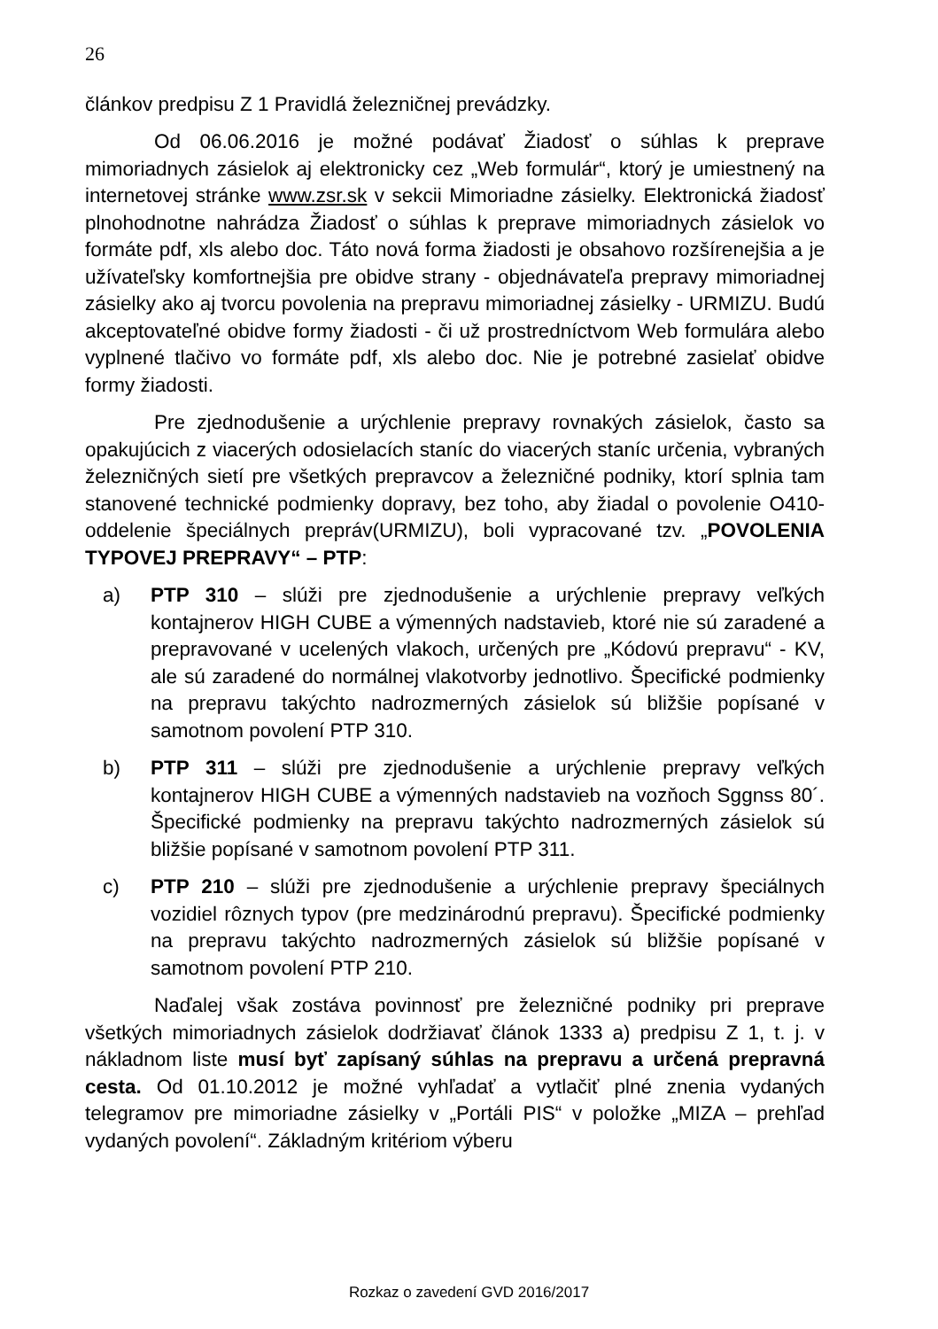26
článkov predpisu Z 1 Pravidlá železničnej prevádzky.
Od 06.06.2016 je možné podávať Žiadosť o súhlas k preprave mimoriadnych zásielok aj elektronicky cez „Web formulár“, ktorý je umiestnený na internetovej stránke www.zsr.sk v sekcii Mimoriadne zásielky. Elektronická žiadosť plnohodnotne nahrádza Žiadosť o súhlas k preprave mimoriadnych zásielok vo formáte pdf, xls alebo doc. Táto nová forma žiadosti je obsahovo rozšírenejšia a je užívateľsky komfortnejšia pre obidve strany - objednávateľa prepravy mimoriadnej zásielky ako aj tvorcu povolenia na prepravu mimoriadnej zásielky - URMIZU. Budú akceptovateľné obidve formy žiadosti - či už prostredníctvom Web formulára alebo vyplnené tlačivo vo formáte pdf, xls alebo doc. Nie je potrebné zasielať obidve formy žiadosti.
Pre zjednodušenie a urýchlenie prepravy rovnakých zásielok, často sa opakujúcich z viacerých odosielacích staníc do viacerých staníc určenia, vybraných železničných sietí pre všetkých prepravcov a železničné podniky, ktorí splnia tam stanovené technické podmienky dopravy, bez toho, aby žiadal o povolenie O410- oddelenie špeciálnych prepráv(URMIZU), boli vypracované tzv. „POVOLENIA TYPOVEJ PREPRAVY“ – PTP:
a) PTP 310 – slúži pre zjednodušenie a urýchlenie prepravy veľkých kontajnerov HIGH CUBE a výmenných nadstavieb, ktoré nie sú zaradené a prepravované v ucelených vlakoch, určených pre „Kódovú prepravu“ - KV, ale sú zaradené do normálnej vlakotvorby jednotlivo. Špecifické podmienky na prepravu takýchto nadrozmerných zásielok sú bližšie popísané v samotnom povolení PTP 310.
b) PTP 311 – slúži pre zjednodušenie a urýchlenie prepravy veľkých kontajnerov HIGH CUBE a výmenných nadstavieb na vozňoch Sggnss 80´. Špecifické podmienky na prepravu takýchto nadrozmerných zásielok sú bližšie popísané v samotnom povolení PTP 311.
c) PTP 210 – slúži pre zjednodušenie a urýchlenie prepravy špeciálnych vozidiel rôznych typov (pre medzinárodnú prepravu). Špecifické podmienky na prepravu takýchto nadrozmerných zásielok sú bližšie popísané v samotnom povolení PTP 210.
Naďalej však zostáva povinnosť pre železničné podniky pri preprave všetkých mimoriadnych zásielok dodržiavať článok 1333 a) predpisu Z 1, t. j. v nákladnom liste musí byť zapísaný súhlas na prepravu a určená prepravná cesta. Od 01.10.2012 je možné vyhľadať a vytlačiť plné znenia vydaných telegramov pre mimoriadne zásielky v „Portáli PIS“ v položke „MIZA – prehľad vydaných povolení“. Základným kritériom výberu
Rozkaz o zavedení GVD 2016/2017